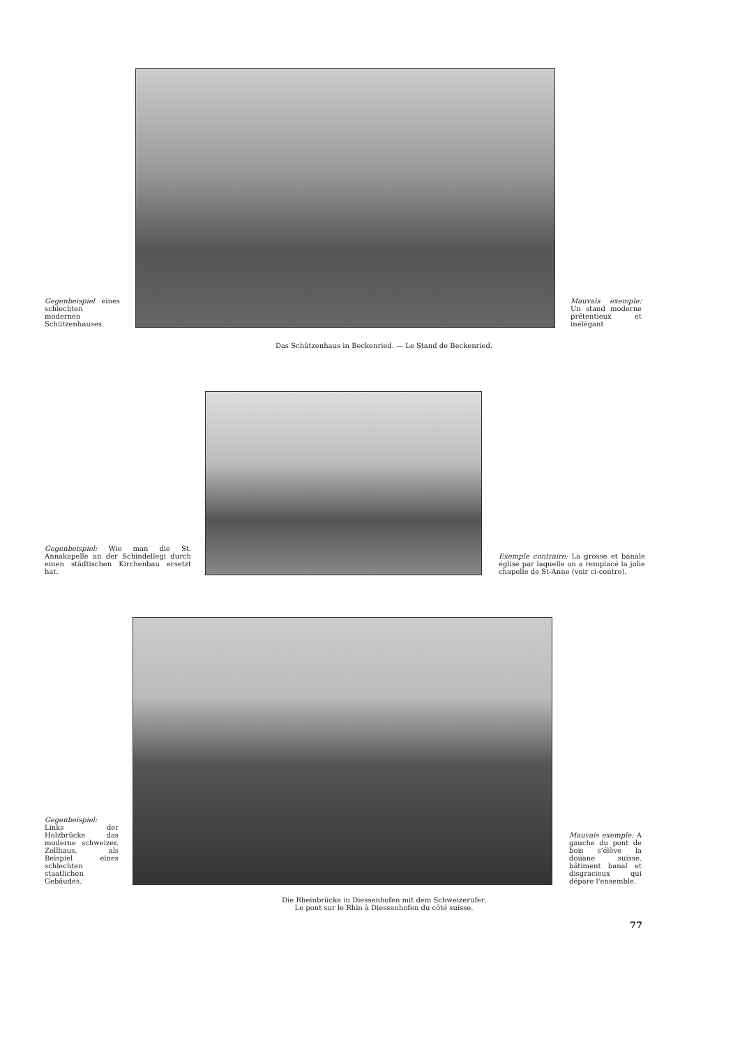Gegenbeispiel eines schlechten modernen Schützenhauses.
Mauvais exemple: Un stand moderne prétentieux et inélégant
Das Schützenhaus in Beckenried. — Le Stand de Beckenried.
Gegenbeispiel: Wie man die St. Annakapelle an der Schindellegi durch einen städtischen Kirchenbau ersetzt hat.
Exemple contraire: La grosse et banale église par laquelle on a remplacé la jolie chapelle de St-Anne (voir ci-contre).
Gegenbeispiel: Links der Holzbrücke das moderne schweizer. Zollhaus, als Beispiel eines schlechten staatlichen Gebäudes.
Mauvais exemple: A gauche du pont de bois s'élève la douane suisse, bâtiment banal et disgracieux qui dépare l'ensemble.
Die Rheinbrücke in Diessenhofen mit dem Schweizerufer.
Le pont sur le Rhin à Diessenhofen du côté suisse.
77